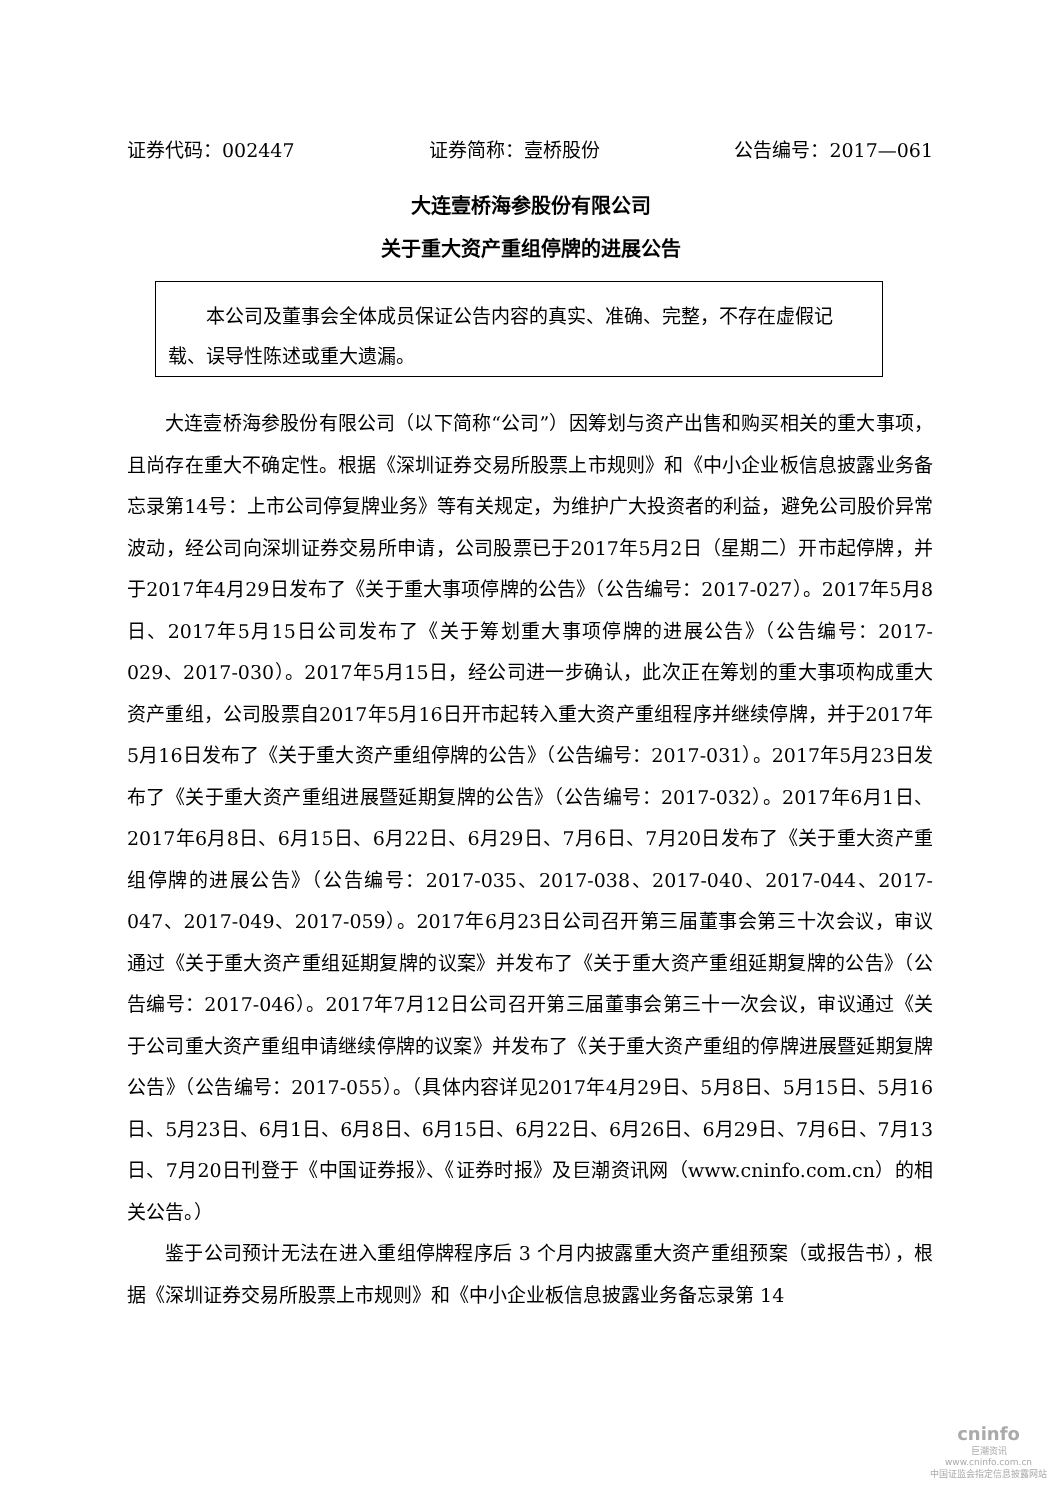证券代码：002447 证券简称：壹桥股份 公告编号：2017—061
大连壹桥海参股份有限公司
关于重大资产重组停牌的进展公告
本公司及董事会全体成员保证公告内容的真实、准确、完整，不存在虚假记载、误导性陈述或重大遗漏。
大连壹桥海参股份有限公司（以下简称“公司”）因筹划与资产出售和购买相关的重大事项，且尚存在重大不确定性。根据《深圳证券交易所股票上市规则》和《中小企业板信息披露业务备忘录第14号：上市公司停复牌业务》等有关规定，为维护广大投资者的利益，避免公司股价异常波动，经公司向深圳证券交易所申请，公司股票已于2017年5月2日（星期二）开市起停牌，并于2017年4月29日发布了《关于重大事项停牌的公告》（公告编号：2017-027）。2017年5月8日、2017年5月15日公司发布了《关于筹划重大事项停牌的进展公告》（公告编号：2017-029、2017-030）。2017年5月15日，经公司进一步确认，此次正在筹划的重大事项构成重大资产重组，公司股票自2017年5月16日开市起转入重大资产重组程序并继续停牌，并于2017年5月16日发布了《关于重大资产重组停牌的公告》（公告编号：2017-031）。2017年5月23日发布了《关于重大资产重组进展暨延期复牌的公告》（公告编号：2017-032）。2017年6月1日、2017年6月8日、6月15日、6月22日、6月29日、7月6日、7月20日发布了《关于重大资产重组停牌的进展公告》（公告编号：2017-035、2017-038、2017-040、2017-044、2017-047、2017-049、2017-059）。2017年6月23日公司召开第三届董事会第三十次会议，审议通过《关于重大资产重组延期复牌的议案》并发布了《关于重大资产重组延期复牌的公告》（公告编号：2017-046）。2017年7月12日公司召开第三届董事会第三十一次会议，审议通过《关于公司重大资产重组申请继续停牌的议案》并发布了《关于重大资产重组的停牌进展暨延期复牌公告》（公告编号：2017-055）。（具体内容详见2017年4月29日、5月8日、5月15日、5月16日、5月23日、6月1日、6月8日、6月15日、6月22日、6月26日、6月29日、7月6日、7月13日、7月20日刊登于《中国证券报》、《证券时报》及巨潮资讯网（www.cninfo.com.cn）的相关公告。）
鉴于公司预计无法在进入重组停牌程序后 3 个月内披露重大资产重组预案（或报告书），根据《深圳证券交易所股票上市规则》和《中小企业板信息披露业务备忘录第 14
cninfo
巨潮资讯
www.cninfo.com.cn
中国证监会指定信息披露网站